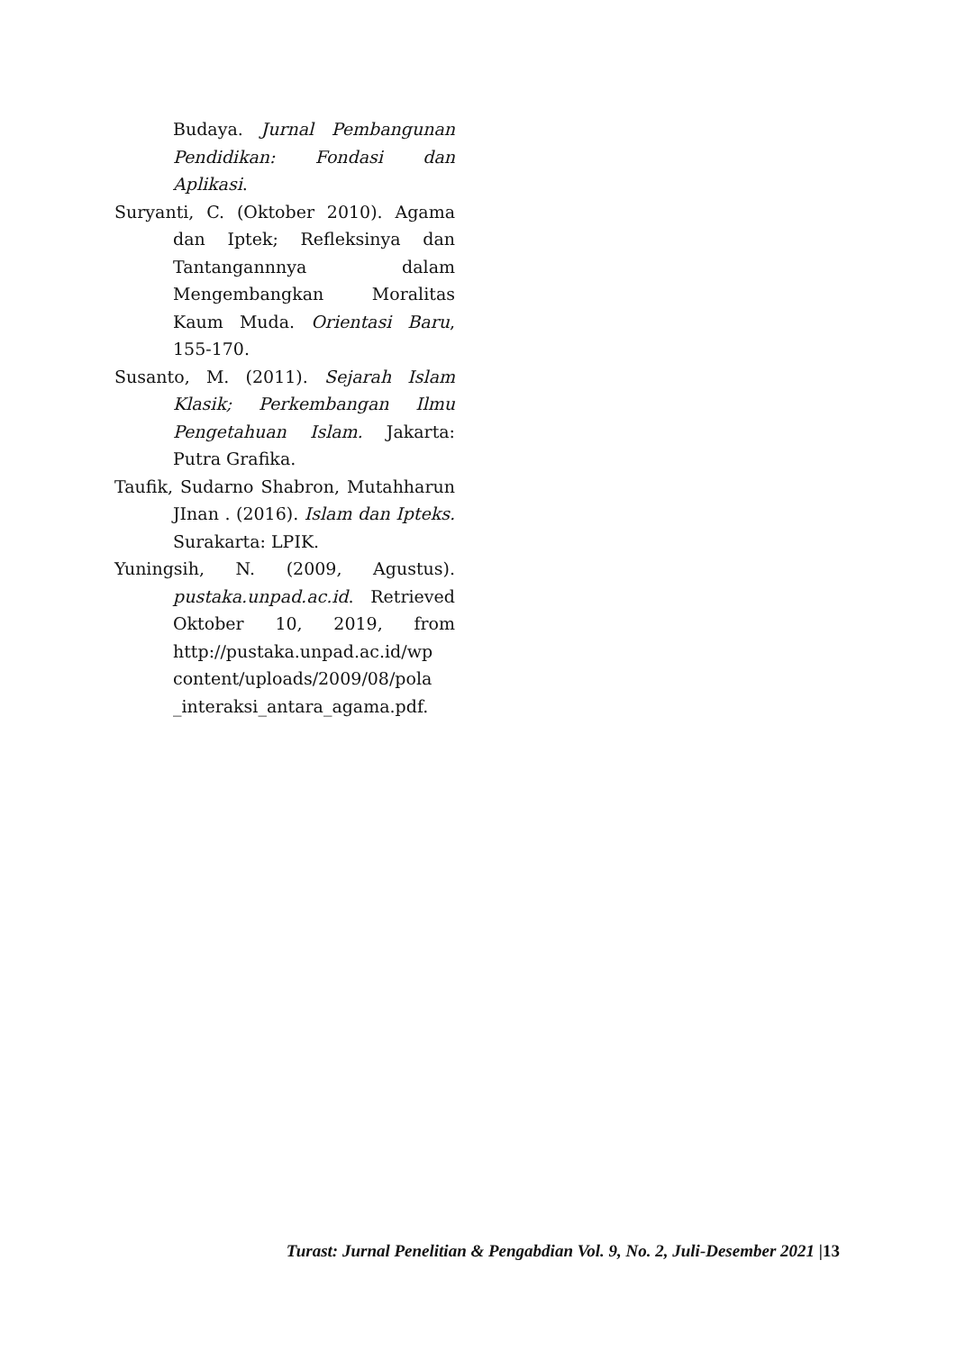Budaya. Jurnal Pembangunan Pendidikan: Fondasi dan Aplikasi.
Suryanti, C. (Oktober 2010). Agama dan Iptek; Refleksinya dan Tantangannnya dalam Mengembangkan Moralitas Kaum Muda. Orientasi Baru, 155-170.
Susanto, M. (2011). Sejarah Islam Klasik; Perkembangan Ilmu Pengetahuan Islam. Jakarta: Putra Grafika.
Taufik, Sudarno Shabron, Mutahharun JInan . (2016). Islam dan Ipteks. Surakarta: LPIK.
Yuningsih, N. (2009, Agustus). pustaka.unpad.ac.id. Retrieved Oktober 10, 2019, from http://pustaka.unpad.ac.id/wp content/uploads/2009/08/pola _interaksi_antara_agama.pdf.
Turast: Jurnal Penelitian & Pengabdian Vol. 9, No. 2, Juli-Desember 2021 |13